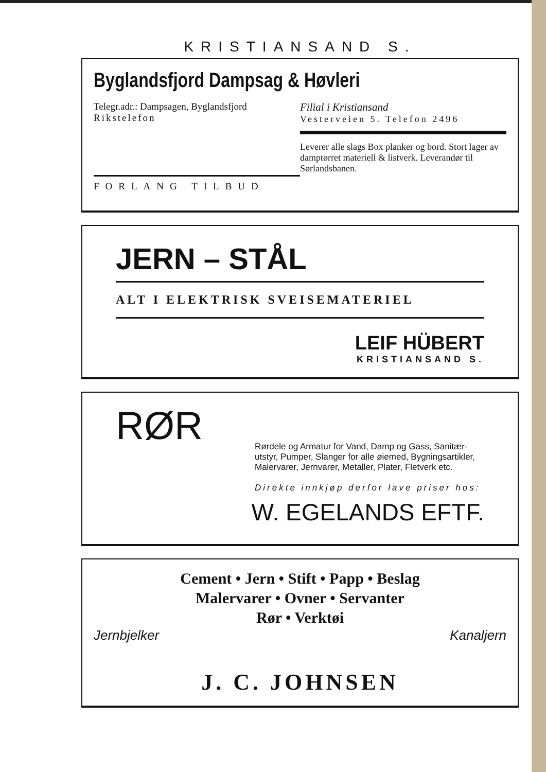KRISTIANSAND S.
Byglandsfjord Dampsag & Høvleri
Telegr.adr.: Dampsagen, Byglandsfjord
Rikstelefon
FORLANG TILBUD
Filial i Kristiansand
Vesterveien 5. Telefon 2496
Leverer alle slags Box planker og bord. Stort lager av damptørret materiell & listverk. Leverandør til Sørlandsbanen.
JERN – STÅL
ALT I ELEKTRISK SVEISEMATERIEL
LEIF HÜBERT
KRISTIANSAND S.
RØR
Rørdele og Armatur for Vand, Damp og Gass, Sanitær-utstyr, Pumper, Slanger for alle øiemed, Bygningsartikler, Malervarer, Jernvarer, Metaller, Plater, Fletverk etc.
Direkte innkjøp derfor lave priser hos:
W. EGELANDS EFTF.
Cement • Jern • Stift • Papp • Beslag
Malervarer • Ovner • Servanter
Rør • Verktøi
Jernbjelker Kanaljern
J. C. JOHNSEN